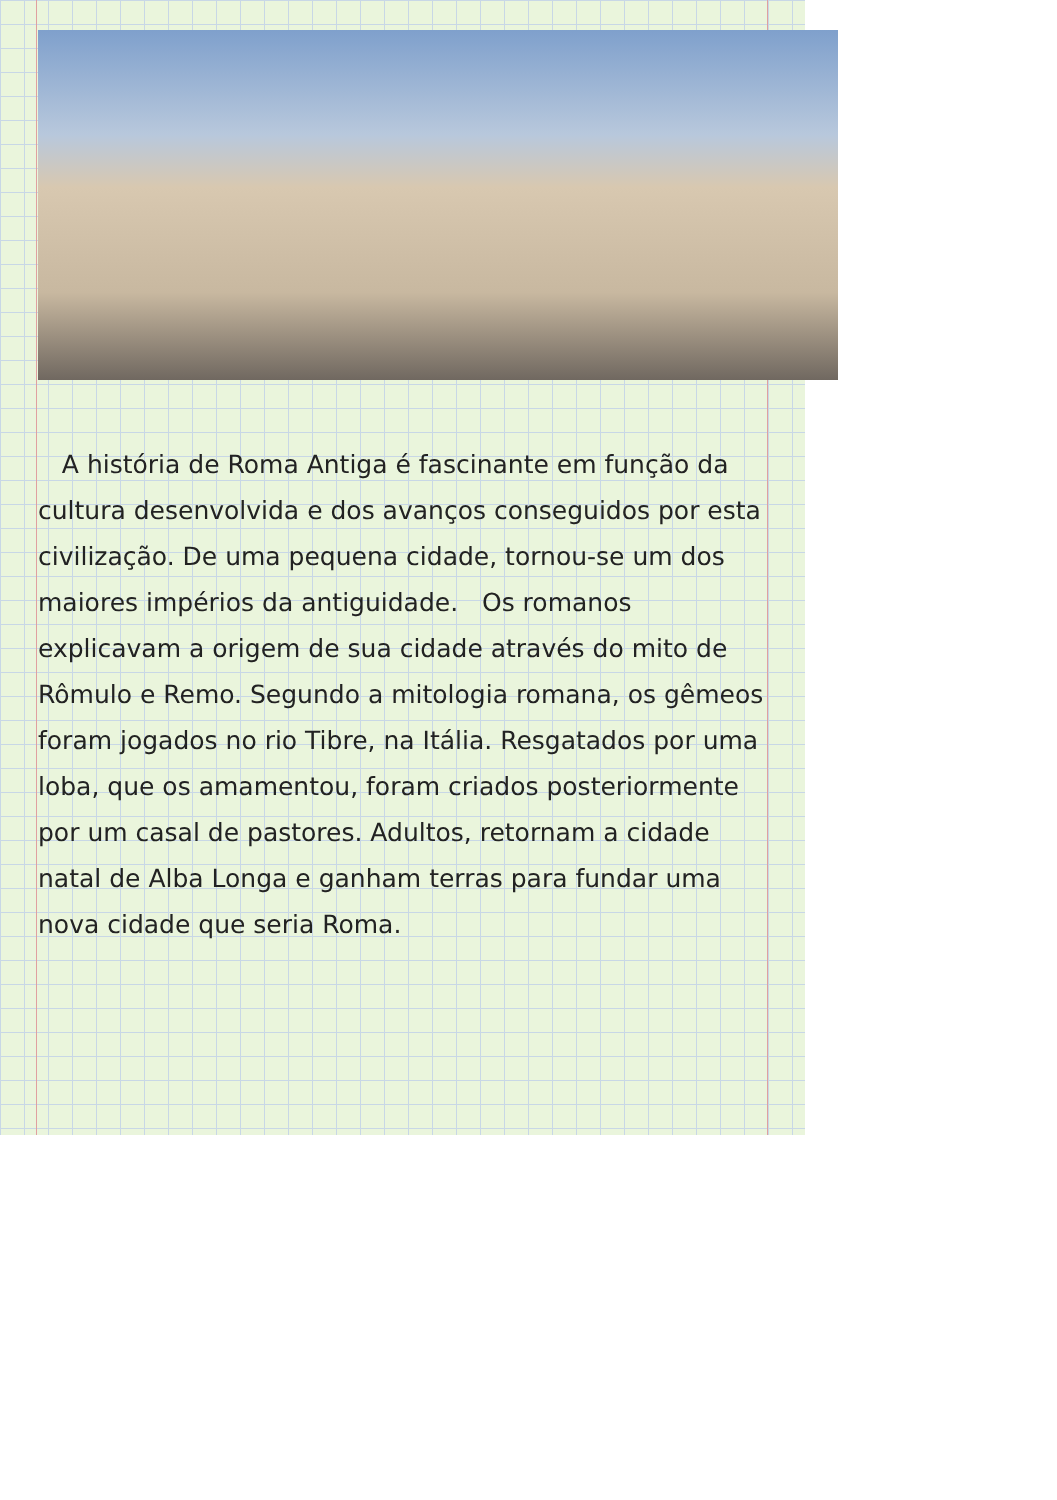A história de Roma Antiga é fascinante em função da cultura desenvolvida e dos avanços conseguidos por esta civilização. De uma pequena cidade, tornou-se um dos maiores impérios da antiguidade. Os romanos explicavam a origem de sua cidade através do mito de Rômulo e Remo. Segundo a mitologia romana, os gêmeos foram jogados no rio Tibre, na Itália. Resgatados por uma loba, que os amamentou, foram criados posteriormente por um casal de pastores. Adultos, retornam a cidade natal de Alba Longa e ganham terras para fundar uma nova cidade que seria Roma.